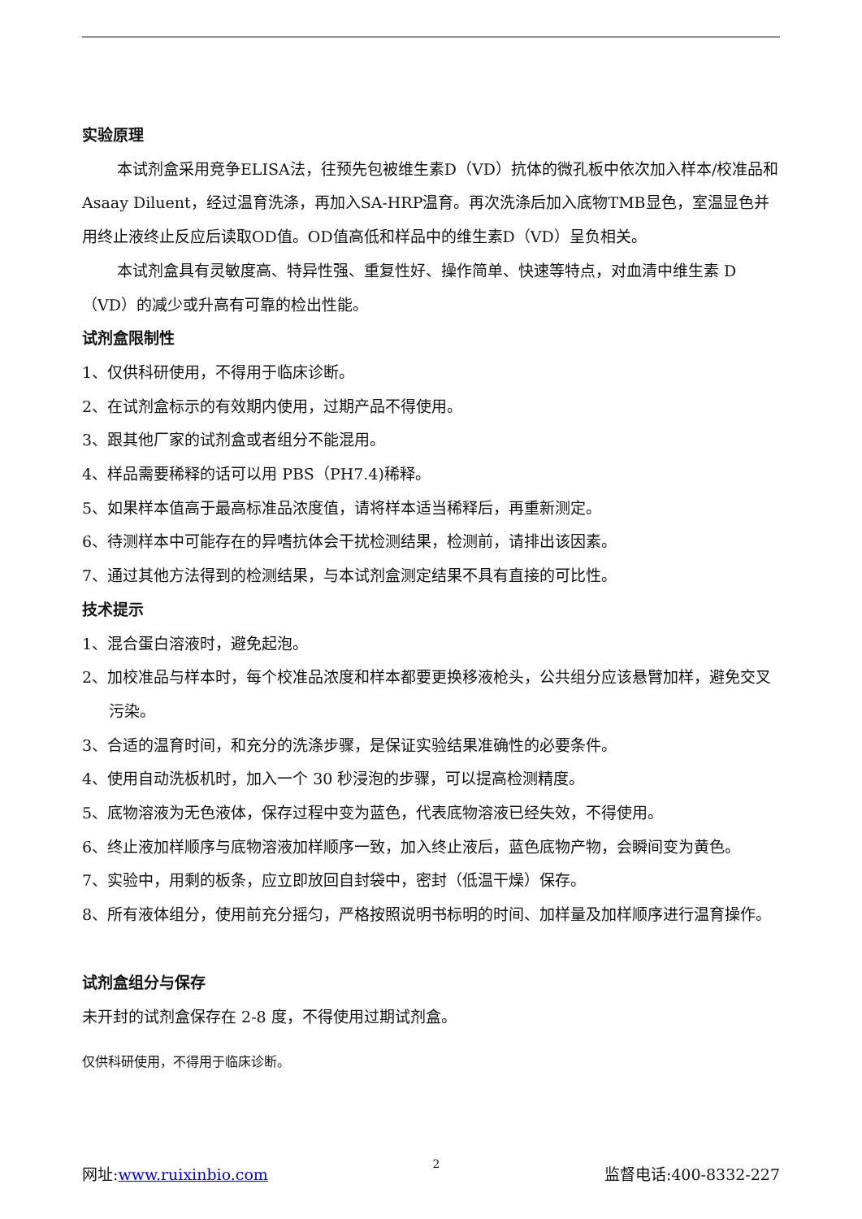实验原理
本试剂盒采用竞争ELISA法，往预先包被维生素D（VD）抗体的微孔板中依次加入样本/校准品和Asaay Diluent，经过温育洗涤，再加入SA-HRP温育。再次洗涤后加入底物TMB显色，室温显色并用终止液终止反应后读取OD值。OD值高低和样品中的维生素D（VD）呈负相关。
本试剂盒具有灵敏度高、特异性强、重复性好、操作简单、快速等特点，对血清中维生素 D（VD）的减少或升高有可靠的检出性能。
试剂盒限制性
1、仅供科研使用，不得用于临床诊断。
2、在试剂盒标示的有效期内使用，过期产品不得使用。
3、跟其他厂家的试剂盒或者组分不能混用。
4、样品需要稀释的话可以用 PBS（PH7.4)稀释。
5、如果样本值高于最高标准品浓度值，请将样本适当稀释后，再重新测定。
6、待测样本中可能存在的异嗜抗体会干扰检测结果，检测前，请排出该因素。
7、通过其他方法得到的检测结果，与本试剂盒测定结果不具有直接的可比性。
技术提示
1、混合蛋白溶液时，避免起泡。
2、加校准品与样本时，每个校准品浓度和样本都要更换移液枪头，公共组分应该悬臂加样，避免交叉污染。
3、合适的温育时间，和充分的洗涤步骤，是保证实验结果准确性的必要条件。
4、使用自动洗板机时，加入一个 30 秒浸泡的步骤，可以提高检测精度。
5、底物溶液为无色液体，保存过程中变为蓝色，代表底物溶液已经失效，不得使用。
6、终止液加样顺序与底物溶液加样顺序一致，加入终止液后，蓝色底物产物，会瞬间变为黄色。
7、实验中，用剩的板条，应立即放回自封袋中，密封（低温干燥）保存。
8、所有液体组分，使用前充分摇匀，严格按照说明书标明的时间、加样量及加样顺序进行温育操作。
试剂盒组分与保存
未开封的试剂盒保存在 2-8 度，不得使用过期试剂盒。
仅供科研使用，不得用于临床诊断。
网址:www.ruixinbio.com 2 监督电话:400-8332-227